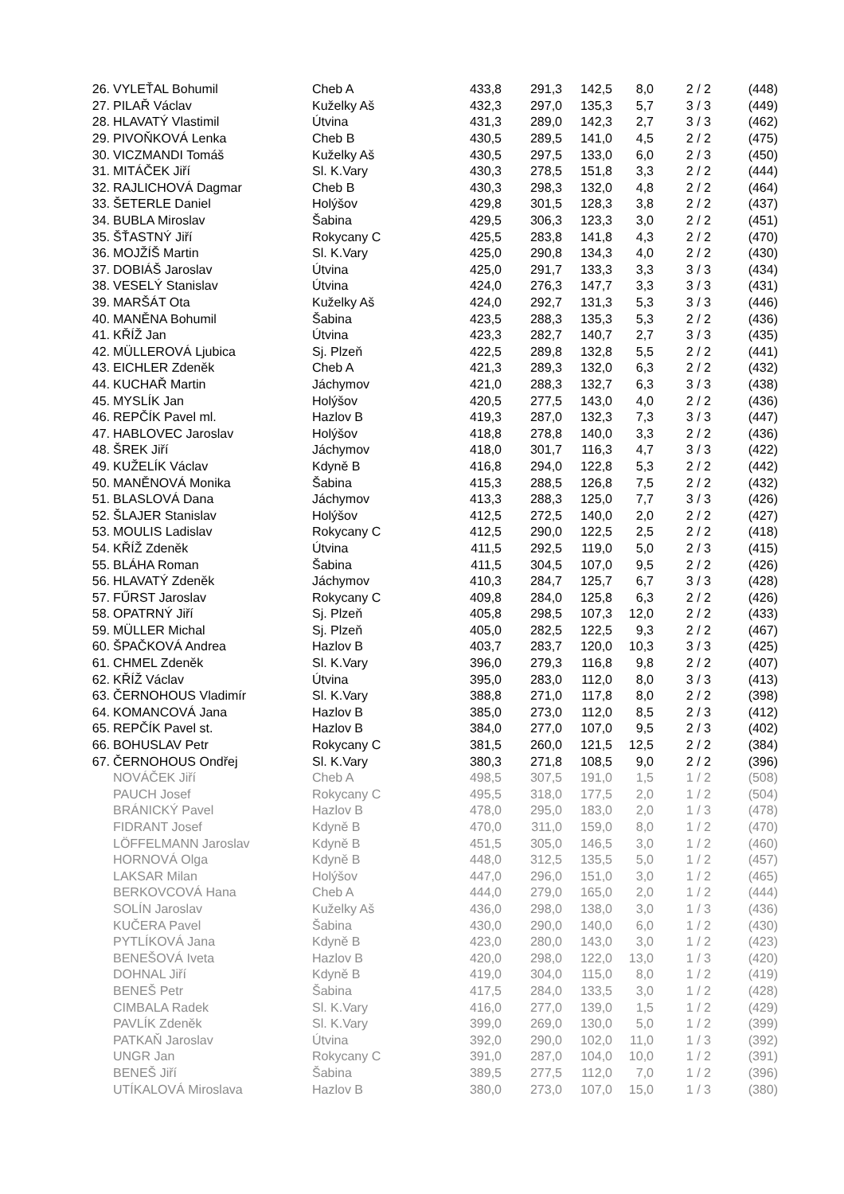| 26. | VYLEŤAL Bohumil | Cheb A | 433,8 | 291,3 | 142,5 | 8,0 | 2 / 2 | (448) |
| 27. | PILAŘ Václav | Kuželky Aš | 432,3 | 297,0 | 135,3 | 5,7 | 3 / 3 | (449) |
| 28. | HLAVATÝ Vlastimil | Útvina | 431,3 | 289,0 | 142,3 | 2,7 | 3 / 3 | (462) |
| 29. | PIVOŇKOVÁ Lenka | Cheb B | 430,5 | 289,5 | 141,0 | 4,5 | 2 / 2 | (475) |
| 30. | VICZMANDI Tomáš | Kuželky Aš | 430,5 | 297,5 | 133,0 | 6,0 | 2 / 3 | (450) |
| 31. | MITÁČEK Jiří | Sl. K.Vary | 430,3 | 278,5 | 151,8 | 3,3 | 2 / 2 | (444) |
| 32. | RAJLICHOVÁ Dagmar | Cheb B | 430,3 | 298,3 | 132,0 | 4,8 | 2 / 2 | (464) |
| 33. | ŠETERLE Daniel | Holýšov | 429,8 | 301,5 | 128,3 | 3,8 | 2 / 2 | (437) |
| 34. | BUBLA Miroslav | Šabina | 429,5 | 306,3 | 123,3 | 3,0 | 2 / 2 | (451) |
| 35. | ŠŤASTNÝ Jiří | Rokycany C | 425,5 | 283,8 | 141,8 | 4,3 | 2 / 2 | (470) |
| 36. | MOJŽÍŠ Martin | Sl. K.Vary | 425,0 | 290,8 | 134,3 | 4,0 | 2 / 2 | (430) |
| 37. | DOBIÁŠ Jaroslav | Útvina | 425,0 | 291,7 | 133,3 | 3,3 | 3 / 3 | (434) |
| 38. | VESELÝ Stanislav | Útvina | 424,0 | 276,3 | 147,7 | 3,3 | 3 / 3 | (431) |
| 39. | MARŠÁT Ota | Kuželky Aš | 424,0 | 292,7 | 131,3 | 5,3 | 3 / 3 | (446) |
| 40. | MANĚNA Bohumil | Šabina | 423,5 | 288,3 | 135,3 | 5,3 | 2 / 2 | (436) |
| 41. | KŘÍŽ Jan | Útvina | 423,3 | 282,7 | 140,7 | 2,7 | 3 / 3 | (435) |
| 42. | MÜLLEROVÁ Ljubica | Sj. Plzeň | 422,5 | 289,8 | 132,8 | 5,5 | 2 / 2 | (441) |
| 43. | EICHLER Zdeněk | Cheb A | 421,3 | 289,3 | 132,0 | 6,3 | 2 / 2 | (432) |
| 44. | KUCHAŘ Martin | Jáchymov | 421,0 | 288,3 | 132,7 | 6,3 | 3 / 3 | (438) |
| 45. | MYSLÍK Jan | Holýšov | 420,5 | 277,5 | 143,0 | 4,0 | 2 / 2 | (436) |
| 46. | REPČÍK Pavel ml. | Hazlov B | 419,3 | 287,0 | 132,3 | 7,3 | 3 / 3 | (447) |
| 47. | HABLOVEC Jaroslav | Holýšov | 418,8 | 278,8 | 140,0 | 3,3 | 2 / 2 | (436) |
| 48. | ŠREK Jiří | Jáchymov | 418,0 | 301,7 | 116,3 | 4,7 | 3 / 3 | (422) |
| 49. | KUŽELÍK Václav | Kdyně B | 416,8 | 294,0 | 122,8 | 5,3 | 2 / 2 | (442) |
| 50. | MANĚNOVÁ Monika | Šabina | 415,3 | 288,5 | 126,8 | 7,5 | 2 / 2 | (432) |
| 51. | BLASLOVÁ Dana | Jáchymov | 413,3 | 288,3 | 125,0 | 7,7 | 3 / 3 | (426) |
| 52. | ŠLAJER Stanislav | Holýšov | 412,5 | 272,5 | 140,0 | 2,0 | 2 / 2 | (427) |
| 53. | MOULIS Ladislav | Rokycany C | 412,5 | 290,0 | 122,5 | 2,5 | 2 / 2 | (418) |
| 54. | KŘÍŽ Zdeněk | Útvina | 411,5 | 292,5 | 119,0 | 5,0 | 2 / 3 | (415) |
| 55. | BLÁHA Roman | Šabina | 411,5 | 304,5 | 107,0 | 9,5 | 2 / 2 | (426) |
| 56. | HLAVATÝ Zdeněk | Jáchymov | 410,3 | 284,7 | 125,7 | 6,7 | 3 / 3 | (428) |
| 57. | FŰRST Jaroslav | Rokycany C | 409,8 | 284,0 | 125,8 | 6,3 | 2 / 2 | (426) |
| 58. | OPATRNÝ Jiří | Sj. Plzeň | 405,8 | 298,5 | 107,3 | 12,0 | 2 / 2 | (433) |
| 59. | MÜLLER Michal | Sj. Plzeň | 405,0 | 282,5 | 122,5 | 9,3 | 2 / 2 | (467) |
| 60. | ŠPAČKOVÁ Andrea | Hazlov B | 403,7 | 283,7 | 120,0 | 10,3 | 3 / 3 | (425) |
| 61. | CHMEL Zdeněk | Sl. K.Vary | 396,0 | 279,3 | 116,8 | 9,8 | 2 / 2 | (407) |
| 62. | KŘÍŽ Václav | Útvina | 395,0 | 283,0 | 112,0 | 8,0 | 3 / 3 | (413) |
| 63. | ČERNOHOUS Vladimír | Sl. K.Vary | 388,8 | 271,0 | 117,8 | 8,0 | 2 / 2 | (398) |
| 64. | KOMANCOVÁ Jana | Hazlov B | 385,0 | 273,0 | 112,0 | 8,5 | 2 / 3 | (412) |
| 65. | REPČÍK Pavel st. | Hazlov B | 384,0 | 277,0 | 107,0 | 9,5 | 2 / 3 | (402) |
| 66. | BOHUSLAV Petr | Rokycany C | 381,5 | 260,0 | 121,5 | 12,5 | 2 / 2 | (384) |
| 67. | ČERNOHOUS Ondřej | Sl. K.Vary | 380,3 | 271,8 | 108,5 | 9,0 | 2 / 2 | (396) |
| | NOVÁČEK Jiří | Cheb A | 498,5 | 307,5 | 191,0 | 1,5 | 1 / 2 | (508) |
| | PAUCH Josef | Rokycany C | 495,5 | 318,0 | 177,5 | 2,0 | 1 / 2 | (504) |
| | BRÁNICKÝ Pavel | Hazlov B | 478,0 | 295,0 | 183,0 | 2,0 | 1 / 3 | (478) |
| | FIDRANT Josef | Kdyně B | 470,0 | 311,0 | 159,0 | 8,0 | 1 / 2 | (470) |
| | LÖFFELMANN Jaroslav | Kdyně B | 451,5 | 305,0 | 146,5 | 3,0 | 1 / 2 | (460) |
| | HORNOVÁ Olga | Kdyně B | 448,0 | 312,5 | 135,5 | 5,0 | 1 / 2 | (457) |
| | LAKSAR Milan | Holýšov | 447,0 | 296,0 | 151,0 | 3,0 | 1 / 2 | (465) |
| | BERKOVCOVÁ Hana | Cheb A | 444,0 | 279,0 | 165,0 | 2,0 | 1 / 2 | (444) |
| | SOLÍN Jaroslav | Kuželky Aš | 436,0 | 298,0 | 138,0 | 3,0 | 1 / 3 | (436) |
| | KUČERA Pavel | Šabina | 430,0 | 290,0 | 140,0 | 6,0 | 1 / 2 | (430) |
| | PYTLÍKOVÁ Jana | Kdyně B | 423,0 | 280,0 | 143,0 | 3,0 | 1 / 2 | (423) |
| | BENEŠOVÁ Iveta | Hazlov B | 420,0 | 298,0 | 122,0 | 13,0 | 1 / 3 | (420) |
| | DOHNAL Jiří | Kdyně B | 419,0 | 304,0 | 115,0 | 8,0 | 1 / 2 | (419) |
| | BENEŠ Petr | Šabina | 417,5 | 284,0 | 133,5 | 3,0 | 1 / 2 | (428) |
| | CIMBALA Radek | Sl. K.Vary | 416,0 | 277,0 | 139,0 | 1,5 | 1 / 2 | (429) |
| | PAVLÍK Zdeněk | Sl. K.Vary | 399,0 | 269,0 | 130,0 | 5,0 | 1 / 2 | (399) |
| | PATKAŇ Jaroslav | Útvina | 392,0 | 290,0 | 102,0 | 11,0 | 1 / 3 | (392) |
| | UNGR Jan | Rokycany C | 391,0 | 287,0 | 104,0 | 10,0 | 1 / 2 | (391) |
| | BENEŠ Jiří | Šabina | 389,5 | 277,5 | 112,0 | 7,0 | 1 / 2 | (396) |
| | UTÍKALOVÁ Miroslava | Hazlov B | 380,0 | 273,0 | 107,0 | 15,0 | 1 / 3 | (380) |